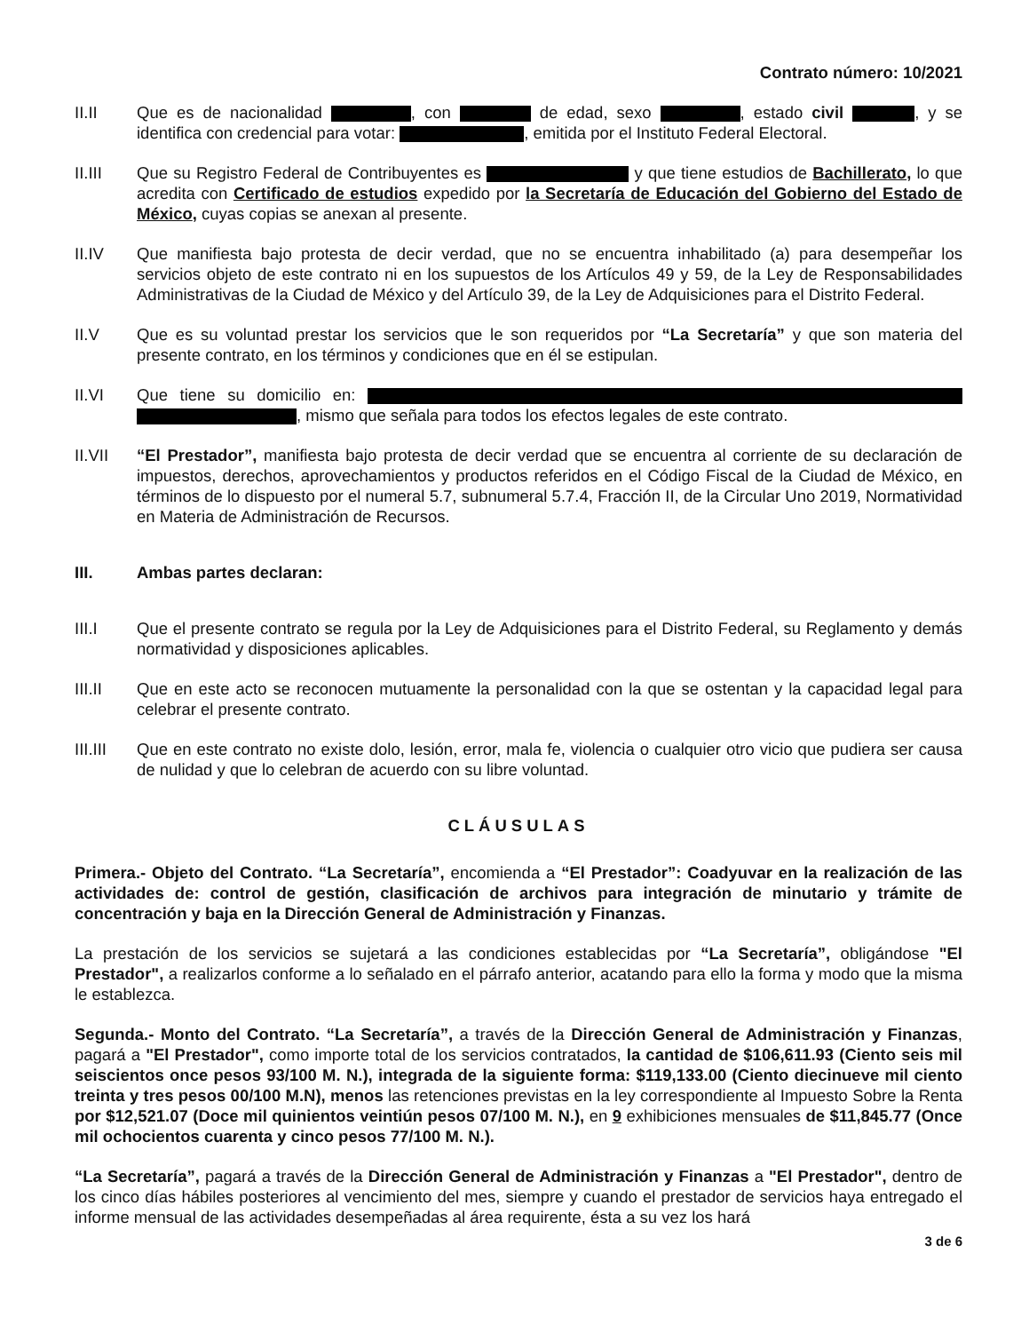Contrato número: 10/2021
II.II Que es de nacionalidad , con de edad, sexo , estado civil , y se identifica con credencial para votar: , emitida por el Instituto Federal Electoral.
II.III Que su Registro Federal de Contribuyentes es y que tiene estudios de Bachillerato, lo que acredita con Certificado de estudios expedido por la Secretaría de Educación del Gobierno del Estado de México, cuyas copias se anexan al presente.
II.IV Que manifiesta bajo protesta de decir verdad, que no se encuentra inhabilitado (a) para desempeñar los servicios objeto de este contrato ni en los supuestos de los Artículos 49 y 59, de la Ley de Responsabilidades Administrativas de la Ciudad de México y del Artículo 39, de la Ley de Adquisiciones para el Distrito Federal.
II.V Que es su voluntad prestar los servicios que le son requeridos por “La Secretaría” y que son materia del presente contrato, en los términos y condiciones que en él se estipulan.
II.VI Que tiene su domicilio en: , mismo que señala para todos los efectos legales de este contrato.
II.VII “El Prestador”, manifiesta bajo protesta de decir verdad que se encuentra al corriente de su declaración de impuestos, derechos, aprovechamientos y productos referidos en el Código Fiscal de la Ciudad de México, en términos de lo dispuesto por el numeral 5.7, subnumeral 5.7.4, Fracción II, de la Circular Uno 2019, Normatividad en Materia de Administración de Recursos.
III. Ambas partes declaran:
III.I Que el presente contrato se regula por la Ley de Adquisiciones para el Distrito Federal, su Reglamento y demás normatividad y disposiciones aplicables.
III.II Que en este acto se reconocen mutuamente la personalidad con la que se ostentan y la capacidad legal para celebrar el presente contrato.
III.III
Que en este contrato no existe dolo, lesión, error, mala fe, violencia o cualquier otro vicio que pudiera ser causa de nulidad y que lo celebran de acuerdo con su libre voluntad.
CLÁUSULAS
Primera.- Objeto del Contrato. “La Secretaría”, encomienda a “El Prestador”: Coadyuvar en la realización de las actividades de: control de gestión, clasificación de archivos para integración de minutario y trámite de concentración y baja en la Dirección General de Administración y Finanzas.
La prestación de los servicios se sujetará a las condiciones establecidas por “La Secretaría”, obligándose "El Prestador", a realizarlos conforme a lo señalado en el párrafo anterior, acatando para ello la forma y modo que la misma le establezca.
Segunda.- Monto del Contrato. “La Secretaría”, a través de la Dirección General de Administración y Finanzas, pagará a "El Prestador", como importe total de los servicios contratados, la cantidad de $106,611.93 (Ciento seis mil seiscientos once pesos 93/100 M. N.), integrada de la siguiente forma: $119,133.00 (Ciento diecinueve mil ciento treinta y tres pesos 00/100 M.N), menos las retenciones previstas en la ley correspondiente al Impuesto Sobre la Renta por $12,521.07 (Doce mil quinientos veintiún pesos 07/100 M. N.), en 9 exhibiciones mensuales de $11,845.77 (Once mil ochocientos cuarenta y cinco pesos 77/100 M. N.).
“La Secretaría”, pagará a través de la Dirección General de Administración y Finanzas a "El Prestador", dentro de los cinco días hábiles posteriores al vencimiento del mes, siempre y cuando el prestador de servicios haya entregado el informe mensual de las actividades desempeñadas al área requirente, ésta a su vez los hará
3 de 6